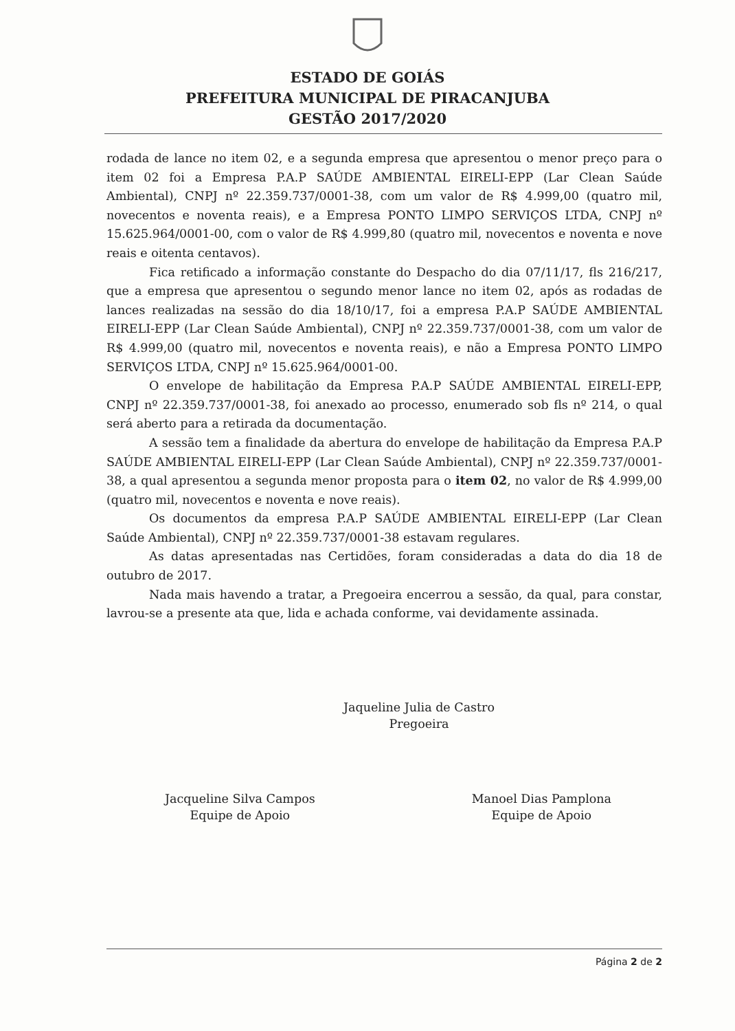ESTADO DE GOIÁS
PREFEITURA MUNICIPAL DE PIRACANJUBA
GESTÃO 2017/2020
rodada de lance no item 02, e a segunda empresa que apresentou o menor preço para o item 02 foi a Empresa P.A.P SAÚDE AMBIENTAL EIRELI-EPP (Lar Clean Saúde Ambiental), CNPJ nº 22.359.737/0001-38, com um valor de R$ 4.999,00 (quatro mil, novecentos e noventa reais), e a Empresa PONTO LIMPO SERVIÇOS LTDA, CNPJ nº 15.625.964/0001-00, com o valor de R$ 4.999,80 (quatro mil, novecentos e noventa e nove reais e oitenta centavos).
Fica retificado a informação constante do Despacho do dia 07/11/17, fls 216/217, que a empresa que apresentou o segundo menor lance no item 02, após as rodadas de lances realizadas na sessão do dia 18/10/17, foi a empresa P.A.P SAÚDE AMBIENTAL EIRELI-EPP (Lar Clean Saúde Ambiental), CNPJ nº 22.359.737/0001-38, com um valor de R$ 4.999,00 (quatro mil, novecentos e noventa reais), e não a Empresa PONTO LIMPO SERVIÇOS LTDA, CNPJ nº 15.625.964/0001-00.
O envelope de habilitação da Empresa P.A.P SAÚDE AMBIENTAL EIRELI-EPP, CNPJ nº 22.359.737/0001-38, foi anexado ao processo, enumerado sob fls nº 214, o qual será aberto para a retirada da documentação.
A sessão tem a finalidade da abertura do envelope de habilitação da Empresa P.A.P SAÚDE AMBIENTAL EIRELI-EPP (Lar Clean Saúde Ambiental), CNPJ nº 22.359.737/0001-38, a qual apresentou a segunda menor proposta para o item 02, no valor de R$ 4.999,00 (quatro mil, novecentos e noventa e nove reais).
Os documentos da empresa P.A.P SAÚDE AMBIENTAL EIRELI-EPP (Lar Clean Saúde Ambiental), CNPJ nº 22.359.737/0001-38 estavam regulares.
As datas apresentadas nas Certidões, foram consideradas a data do dia 18 de outubro de 2017.
Nada mais havendo a tratar, a Pregoeira encerrou a sessão, da qual, para constar, lavrou-se a presente ata que, lida e achada conforme, vai devidamente assinada.
Jaqueline Julia de Castro
Pregoeira
Jacqueline Silva Campos
Equipe de Apoio
Manoel Dias Pamplona
Equipe de Apoio
Página 2 de 2